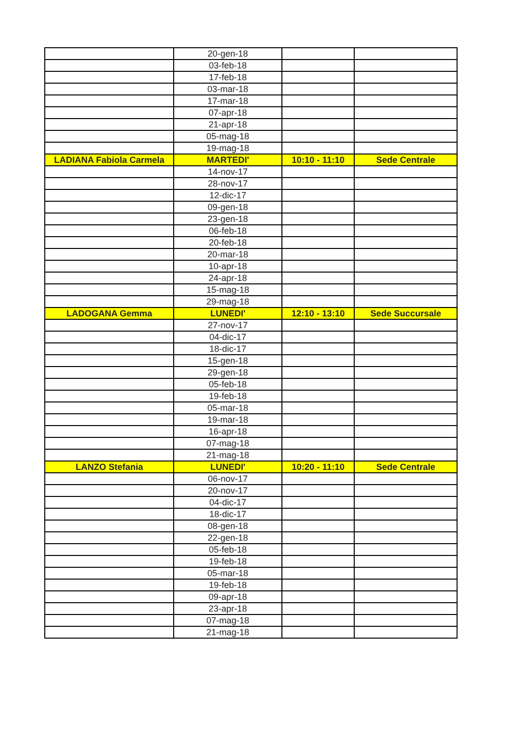| | 20-gen-18 | | |
| | 03-feb-18 | | |
| | 17-feb-18 | | |
| | 03-mar-18 | | |
| | 17-mar-18 | | |
| | 07-apr-18 | | |
| | 21-apr-18 | | |
| | 05-mag-18 | | |
| | 19-mag-18 | | |
| LADIANA Fabiola Carmela | MARTEDI' | 10:10 - 11:10 | Sede Centrale |
| | 14-nov-17 | | |
| | 28-nov-17 | | |
| | 12-dic-17 | | |
| | 09-gen-18 | | |
| | 23-gen-18 | | |
| | 06-feb-18 | | |
| | 20-feb-18 | | |
| | 20-mar-18 | | |
| | 10-apr-18 | | |
| | 24-apr-18 | | |
| | 15-mag-18 | | |
| | 29-mag-18 | | |
| LADOGANA Gemma | LUNEDI' | 12:10 - 13:10 | Sede Succursale |
| | 27-nov-17 | | |
| | 04-dic-17 | | |
| | 18-dic-17 | | |
| | 15-gen-18 | | |
| | 29-gen-18 | | |
| | 05-feb-18 | | |
| | 19-feb-18 | | |
| | 05-mar-18 | | |
| | 19-mar-18 | | |
| | 16-apr-18 | | |
| | 07-mag-18 | | |
| | 21-mag-18 | | |
| LANZO Stefania | LUNEDI' | 10:20 - 11:10 | Sede Centrale |
| | 06-nov-17 | | |
| | 20-nov-17 | | |
| | 04-dic-17 | | |
| | 18-dic-17 | | |
| | 08-gen-18 | | |
| | 22-gen-18 | | |
| | 05-feb-18 | | |
| | 19-feb-18 | | |
| | 05-mar-18 | | |
| | 19-feb-18 | | |
| | 09-apr-18 | | |
| | 23-apr-18 | | |
| | 07-mag-18 | | |
| | 21-mag-18 | | |